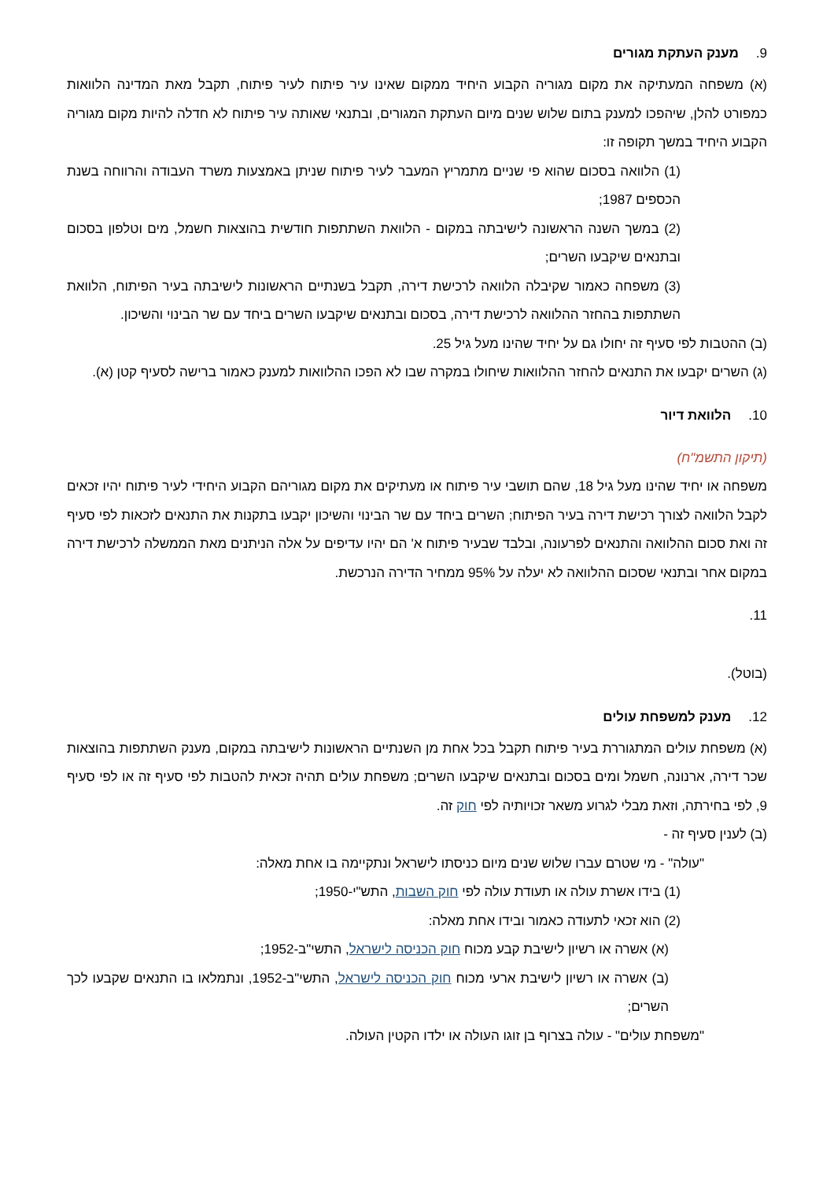9. מענק העתקת מגורים
(א) משפחה המעתיקה את מקום מגוריה הקבוע היחיד ממקום שאינו עיר פיתוח לעיר פיתוח, תקבל מאת המדינה הלוואות כמפורט להלן, שיהפכו למענק בתום שלוש שנים מיום העתקת המגורים, ובתנאי שאותה עיר פיתוח לא חדלה להיות מקום מגוריה הקבוע היחיד במשך תקופה זו:
(1) הלוואה בסכום שהוא פי שניים מתמריץ המעבר לעיר פיתוח שניתן באמצעות משרד העבודה והרווחה בשנת הכספים 1987;
(2) במשך השנה הראשונה לישיבתה במקום - הלוואת השתתפות חודשית בהוצאות חשמל, מים וטלפון בסכום ובתנאים שיקבעו השרים;
(3) משפחה כאמור שקיבלה הלוואה לרכישת דירה, תקבל בשנתיים הראשונות לישיבתה בעיר הפיתוח, הלוואת השתתפות בהחזר ההלוואה לרכישת דירה, בסכום ובתנאים שיקבעו השרים ביחד עם שר הבינוי והשיכון.
(ב) ההטבות לפי סעיף זה יחולו גם על יחיד שהינו מעל גיל 25.
(ג) השרים יקבעו את התנאים להחזר ההלוואות שיחולו במקרה שבו לא הפכו ההלוואות למענק כאמור ברישה לסעיף קטן (א).
10. הלוואת דיור
(תיקון התשמ"ח)
משפחה או יחיד שהינו מעל גיל 18, שהם תושבי עיר פיתוח או מעתיקים את מקום מגוריהם הקבוע היחידי לעיר פיתוח יהיו זכאים לקבל הלוואה לצורך רכישת דירה בעיר הפיתוח; השרים ביחד עם שר הבינוי והשיכון יקבעו בתקנות את התנאים לזכאות לפי סעיף זה ואת סכום ההלוואה והתנאים לפרעונה, ובלבד שבעיר פיתוח א' הם יהיו עדיפים על אלה הניתנים מאת הממשלה לרכישת דירה במקום אחר ובתנאי שסכום ההלוואה לא יעלה על 95% ממחיר הדירה הנרכשת.
11.
(בוטל).
12. מענק למשפחת עולים
(א) משפחת עולים המתגוררת בעיר פיתוח תקבל בכל אחת מן השנתיים הראשונות לישיבתה במקום, מענק השתתפות בהוצאות שכר דירה, ארנונה, חשמל ומים בסכום ובתנאים שיקבעו השרים; משפחת עולים תהיה זכאית להטבות לפי סעיף זה או לפי סעיף 9, לפי בחירתה, וזאת מבלי לגרוע משאר זכויותיה לפי חוק זה.
(ב) לענין סעיף זה -
"עולה" - מי שטרם עברו שלוש שנים מיום כניסתו לישראל ונתקיימה בו אחת מאלה:
(1) בידו אשרת עולה או תעודת עולה לפי חוק השבות, התש"י-1950;
(2) הוא זכאי לתעודה כאמור ובידו אחת מאלה:
(א) אשרה או רשיון לישיבת קבע מכוח חוק הכניסה לישראל, התשי"ב-1952;
(ב) אשרה או רשיון לישיבת ארעי מכוח חוק הכניסה לישראל, התשי"ב-1952, ונתמלאו בו התנאים שקבעו לכך השרים;
"משפחת עולים" - עולה בצרוף בן זוגו העולה או ילדו הקטין העולה.